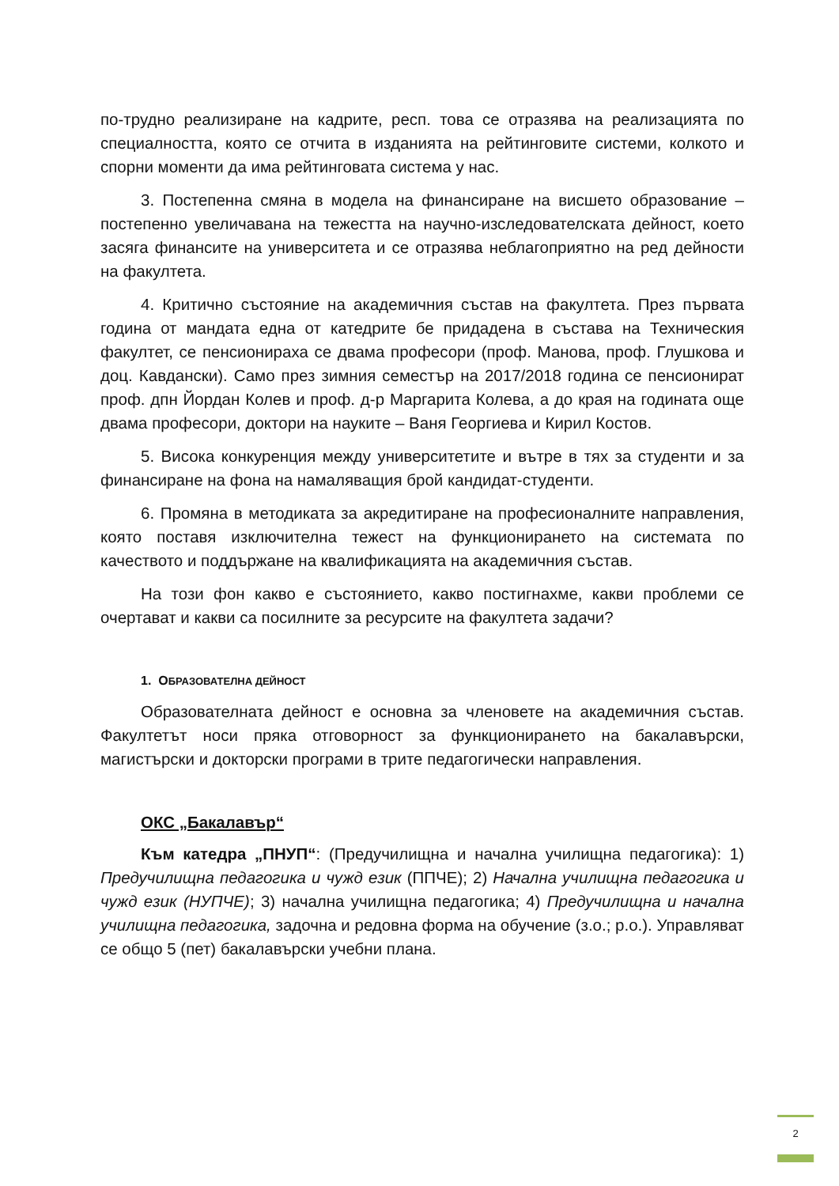по-трудно реализиране на кадрите, респ. това се отразява на реализацията по специалността, която се отчита в изданията на рейтинговите системи, колкото и спорни моменти да има рейтинговата система у нас.
3. Постепенна смяна в модела на финансиране на висшето образование – постепенно увеличавана на тежестта на научно-изследователската дейност, което засяга финансите на университета и се отразява неблагоприятно на ред дейности на факултета.
4. Критично състояние на академичния състав на факултета. През първата година от мандата една от катедрите бе придадена в състава на Техническия факултет, се пенсионираха се двама професори (проф. Манова, проф. Глушкова и доц. Кавдански). Само през зимния семестър на 2017/2018 година се пенсионират проф. дпн Йордан Колев и проф. д-р Маргарита Колева, а до края на годината още двама професори, доктори на науките – Ваня Георгиева и Кирил Костов.
5. Висока конкуренция между университетите и вътре в тях за студенти и за финансиране на фона на намаляващия брой кандидат-студенти.
6. Промяна в методиката за акредитиране на професионалните направления, която поставя изключителна тежест на функционирането на системата по качеството и поддържане на квалификацията на академичния състав.
На този фон какво е състоянието, какво постигнахме, какви проблеми се очертават и какви са посилните за ресурсите на факултета задачи?
1. ОБРАЗОВАТЕЛНА ДЕЙНОСТ
Образователната дейност е основна за членовете на академичния състав. Факултетът носи пряка отговорност за функционирането на бакалавърски, магистърски и докторски програми в трите педагогически направления.
ОКС „Бакалавър“
Към катедра „ПНУП“: (Предучилищна и начална училищна педагогика): 1) Предучилищна педагогика и чужд език (ППЧЕ); 2) Начална училищна педагогика и чужд език (НУПЧЕ); 3) начална училищна педагогика; 4) Предучилищна и начална училищна педагогика, задочна и редовна форма на обучение (з.о.; р.о.). Управляват се общо 5 (пет) бакалавърски учебни плана.
2